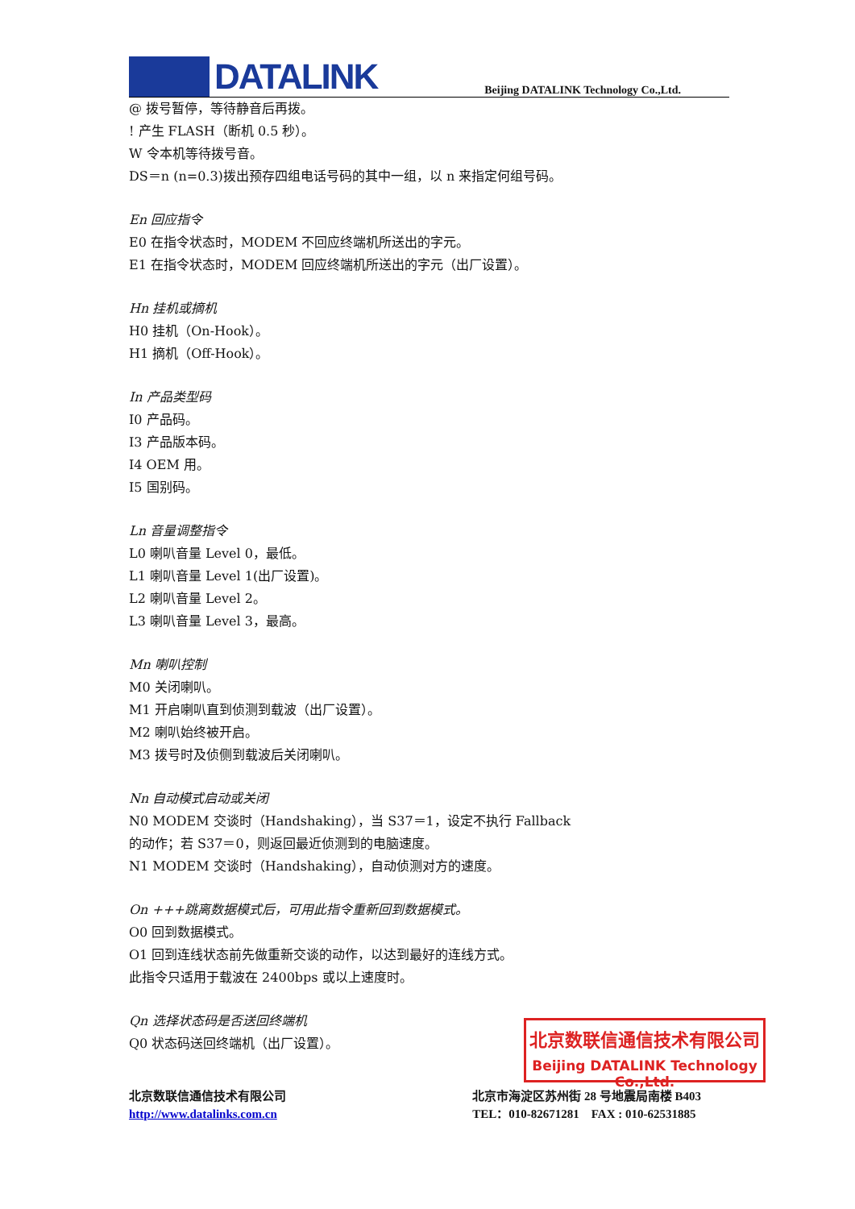DATALINK
Beijing DATALINK Technology Co.,Ltd.
@ 拨号暂停，等待静音后再拨。
! 产生 FLASH（断机 0.5 秒）。
W 令本机等待拨号音。
DS＝n (n=0.3)拨出预存四组电话号码的其中一组，以 n 来指定何组号码。
En 回应指令
E0 在指令状态时，MODEM 不回应终端机所送出的字元。
E1 在指令状态时，MODEM 回应终端机所送出的字元（出厂设置）。
Hn 挂机或摘机
H0 挂机（On-Hook）。
H1 摘机（Off-Hook）。
In 产品类型码
I0 产品码。
I3 产品版本码。
I4 OEM 用。
I5 国别码。
Ln 音量调整指令
L0 喇叭音量 Level 0，最低。
L1 喇叭音量 Level 1(出厂设置)。
L2 喇叭音量 Level 2。
L3 喇叭音量 Level 3，最高。
Mn 喇叭控制
M0 关闭喇叭。
M1 开启喇叭直到侦测到载波（出厂设置）。
M2 喇叭始终被开启。
M3 拨号时及侦侧到载波后关闭喇叭。
Nn 自动模式启动或关闭
N0 MODEM 交谈时（Handshaking），当 S37＝1，设定不执行 Fallback
的动作；若 S37＝0，则返回最近侦测到的电脑速度。
N1 MODEM 交谈时（Handshaking），自动侦测对方的速度。
On +++跳离数据模式后，可用此指令重新回到数据模式。
O0 回到数据模式。
O1 回到连线状态前先做重新交谈的动作，以达到最好的连线方式。
此指令只适用于载波在 2400bps 或以上速度时。
Qn 选择状态码是否送回终端机
Q0 状态码送回终端机（出厂设置）。
北京数联信通信技术有限公司
Beijing DATALINK Technology Co.,Ltd.
北京数联信通信技术有限公司
http://www.datalinks.com.cn
北京市海淀区苏州街 28 号地震局南楼 B403
TEL：010-82671281 FAX : 010-62531885